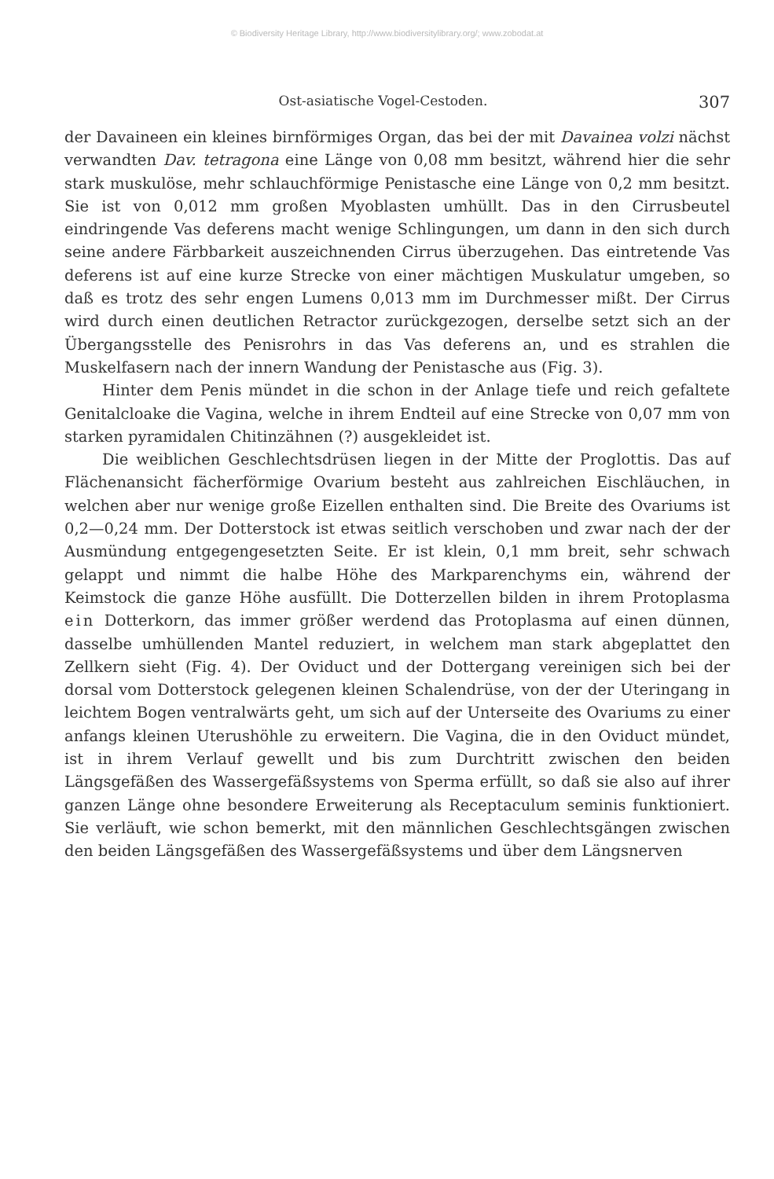© Biodiversity Heritage Library, http://www.biodiversitylibrary.org/; www.zobodat.at
Ost-asiatische Vogel-Cestoden. 307
der Davaineen ein kleines birnförmiges Organ, das bei der mit Davainea volzi nächst verwandten Dav. tetragona eine Länge von 0,08 mm besitzt, während hier die sehr stark muskulöse, mehr schlauchförmige Penistasche eine Länge von 0,2 mm besitzt. Sie ist von 0,012 mm großen Myoblasten umhüllt. Das in den Cirrusbeutel eindringende Vas deferens macht wenige Schlingungen, um dann in den sich durch seine andere Färbbarkeit auszeichnenden Cirrus überzugehen. Das eintretende Vas deferens ist auf eine kurze Strecke von einer mächtigen Muskulatur umgeben, so daß es trotz des sehr engen Lumens 0,013 mm im Durchmesser mißt. Der Cirrus wird durch einen deutlichen Retractor zurückgezogen, derselbe setzt sich an der Übergangsstelle des Penisrohrs in das Vas deferens an, und es strahlen die Muskelfasern nach der innern Wandung der Penistasche aus (Fig. 3).
Hinter dem Penis mündet in die schon in der Anlage tiefe und reich gefaltete Genitalcloake die Vagina, welche in ihrem Endteil auf eine Strecke von 0,07 mm von starken pyramidalen Chitinzähnen (?) ausgekleidet ist.
Die weiblichen Geschlechtsdrüsen liegen in der Mitte der Proglottis. Das auf Flächenansicht fächerförmige Ovarium besteht aus zahlreichen Eischläuchen, in welchen aber nur wenige große Eizellen enthalten sind. Die Breite des Ovariums ist 0,2—0,24 mm. Der Dotterstock ist etwas seitlich verschoben und zwar nach der der Ausmündung entgegengesetzten Seite. Er ist klein, 0,1 mm breit, sehr schwach gelappt und nimmt die halbe Höhe des Markparenchyms ein, während der Keimstock die ganze Höhe ausfüllt. Die Dotterzellen bilden in ihrem Protoplasma ein Dotterkorn, das immer größer werdend das Protoplasma auf einen dünnen, dasselbe umhüllenden Mantel reduziert, in welchem man stark abgeplattet den Zellkern sieht (Fig. 4). Der Oviduct und der Dottergang vereinigen sich bei der dorsal vom Dotterstock gelegenen kleinen Schalendrüse, von der der Uteringang in leichtem Bogen ventralwärts geht, um sich auf der Unterseite des Ovariums zu einer anfangs kleinen Uterushöhle zu erweitern. Die Vagina, die in den Oviduct mündet, ist in ihrem Verlauf gewellt und bis zum Durchtritt zwischen den beiden Längsgefäßen des Wassergefäßsystems von Sperma erfüllt, so daß sie also auf ihrer ganzen Länge ohne besondere Erweiterung als Receptaculum seminis funktioniert. Sie verläuft, wie schon bemerkt, mit den männlichen Geschlechtsgängen zwischen den beiden Längsgefäßen des Wassergefäßsystems und über dem Längsnerven